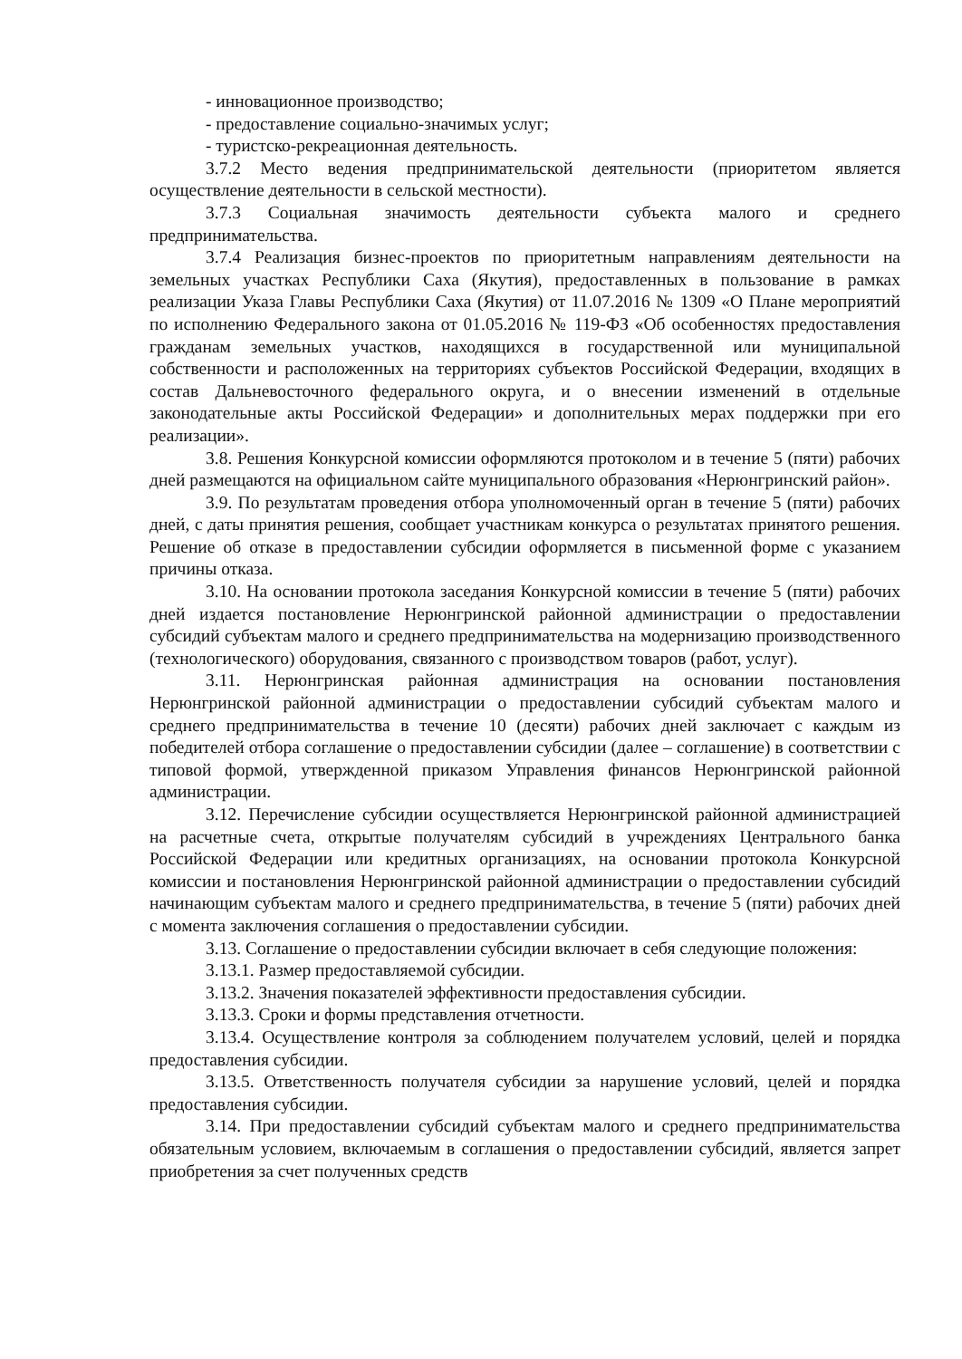- инновационное производство;
- предоставление социально-значимых услуг;
- туристско-рекреационная деятельность.
3.7.2 Место ведения предпринимательской деятельности (приоритетом является осуществление деятельности в сельской местности).
3.7.3 Социальная значимость деятельности субъекта малого и среднего предпринимательства.
3.7.4 Реализация бизнес-проектов по приоритетным направлениям деятельности на земельных участках Республики Саха (Якутия), предоставленных в пользование в рамках реализации Указа Главы Республики Саха (Якутия) от 11.07.2016 № 1309 «О Плане мероприятий по исполнению Федерального закона от 01.05.2016 № 119-ФЗ «Об особенностях предоставления гражданам земельных участков, находящихся в государственной или муниципальной собственности и расположенных на территориях субъектов Российской Федерации, входящих в состав Дальневосточного федерального округа, и о внесении изменений в отдельные законодательные акты Российской Федерации» и дополнительных мерах поддержки при его реализации».
3.8. Решения Конкурсной комиссии оформляются протоколом и в течение 5 (пяти) рабочих дней размещаются на официальном сайте муниципального образования «Нерюнгринский район».
3.9. По результатам проведения отбора уполномоченный орган в течение 5 (пяти) рабочих дней, с даты принятия решения, сообщает участникам конкурса о результатах принятого решения. Решение об отказе в предоставлении субсидии оформляется в письменной форме с указанием причины отказа.
3.10. На основании протокола заседания Конкурсной комиссии в течение 5 (пяти) рабочих дней издается постановление Нерюнгринской районной администрации о предоставлении субсидий субъектам малого и среднего предпринимательства на модернизацию производственного (технологического) оборудования, связанного с производством товаров (работ, услуг).
3.11. Нерюнгринская районная администрация на основании постановления Нерюнгринской районной администрации о предоставлении субсидий субъектам малого и среднего предпринимательства в течение 10 (десяти) рабочих дней заключает с каждым из победителей отбора соглашение о предоставлении субсидии (далее – соглашение) в соответствии с типовой формой, утвержденной приказом Управления финансов Нерюнгринской районной администрации.
3.12. Перечисление субсидии осуществляется Нерюнгринской районной администрацией на расчетные счета, открытые получателям субсидий в учреждениях Центрального банка Российской Федерации или кредитных организациях, на основании протокола Конкурсной комиссии и постановления Нерюнгринской районной администрации о предоставлении субсидий начинающим субъектам малого и среднего предпринимательства, в течение 5 (пяти) рабочих дней с момента заключения соглашения о предоставлении субсидии.
3.13. Соглашение о предоставлении субсидии включает в себя следующие положения:
3.13.1. Размер предоставляемой субсидии.
3.13.2. Значения показателей эффективности предоставления субсидии.
3.13.3. Сроки и формы представления отчетности.
3.13.4. Осуществление контроля за соблюдением получателем условий, целей и порядка предоставления субсидии.
3.13.5. Ответственность получателя субсидии за нарушение условий, целей и порядка предоставления субсидии.
3.14. При предоставлении субсидий субъектам малого и среднего предпринимательства обязательным условием, включаемым в соглашения о предоставлении субсидий, является запрет приобретения за счет полученных средств